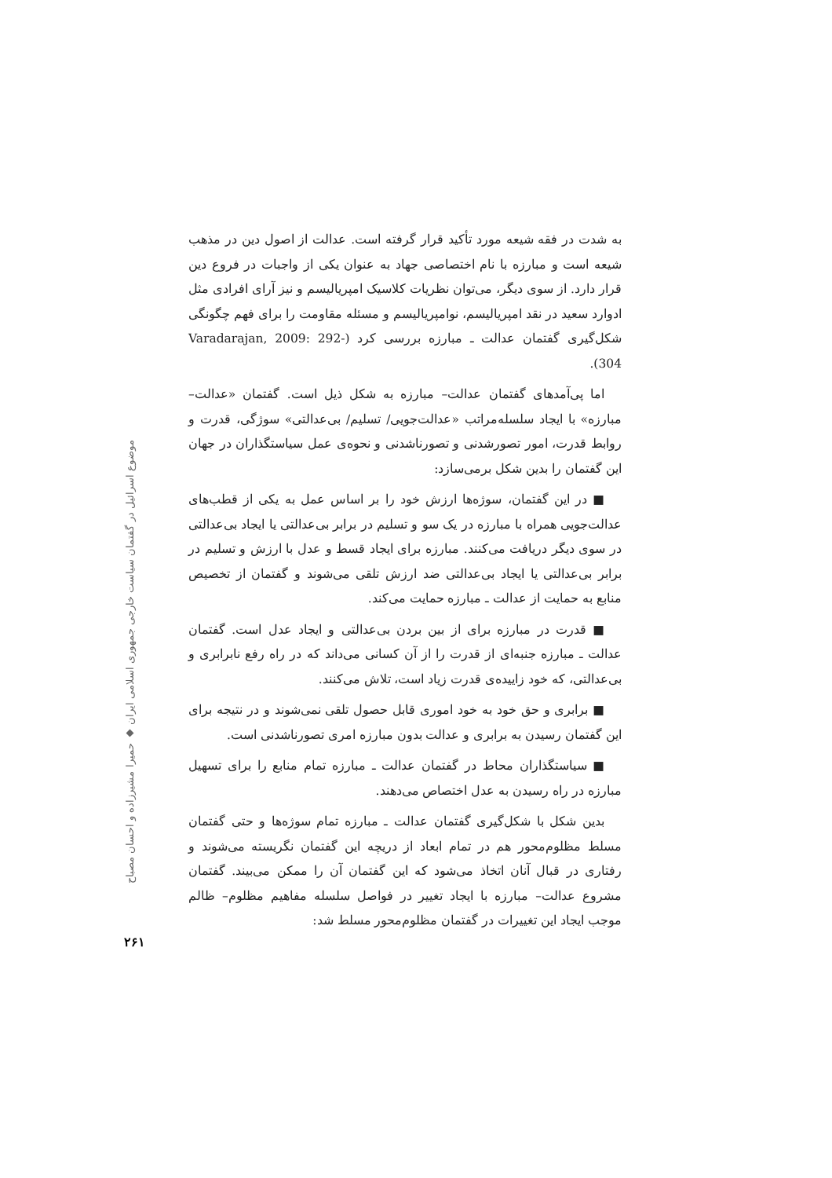موضوع اسرائیل در گفتمان سیاست خارجی جمهوری اسلامی ایران ◆ حمیرا مشیرزاده و احسان مصباح
به شدت در فقه شیعه مورد تأکید قرار گرفته است. عدالت از اصول دین در مذهب شیعه است و مبارزه با نام اختصاصی جهاد به عنوان یکی از واجبات در فروع دین قرار دارد. از سوی دیگر، می‌توان نظریات کلاسیک امپریالیسم و نیز آرای افرادی مثل ادوارد سعید در نقد امپریالیسم، نوامپریالیسم و مسئله مقاومت را برای فهم چگونگی شکل‌گیری گفتمان عدالت ـ مبارزه بررسی کرد (Varadarajan, 2009: 292- 304).
اما پی‌آمدهای گفتمان عدالت– مبارزه به شکل ذیل است. گفتمان «عدالت– مبارزه» با ایجاد سلسله‌مراتب «عدالت‌جویی/ تسلیم/ بی‌عدالتی» سوژگی، قدرت و روابط قدرت، امور تصورشدنی و تصورناشدنی و نحوه‌ی عمل سیاستگذاران در جهان این گفتمان را بدین شکل برمی‌سازد:
■ در این گفتمان، سوژه‌ها ارزش خود را بر اساس عمل به یکی از قطب‌های عدالت‌جویی همراه با مبارزه در یک سو و تسلیم در برابر بی‌عدالتی یا ایجاد بی‌عدالتی در سوی دیگر دریافت می‌کنند. مبارزه برای ایجاد قسط و عدل با ارزش و تسلیم در برابر بی‌عدالتی یا ایجاد بی‌عدالتی ضد ارزش تلقی می‌شوند و گفتمان از تخصیص منابع به حمایت از عدالت ـ مبارزه حمایت می‌کند.
■ قدرت در مبارزه برای از بین بردن بی‌عدالتی و ایجاد عدل است. گفتمان عدالت ـ مبارزه جنبه‌ای از قدرت را از آن کسانی می‌داند که در راه رفع نابرابری و بی‌عدالتی، که خود زاییده‌ی قدرت زیاد است، تلاش می‌کنند.
■ برابری و حق خود به خود اموری قابل حصول تلقی نمی‌شوند و در نتیجه برای این گفتمان رسیدن به برابری و عدالت بدون مبارزه امری تصورناشدنی است.
■ سیاستگذاران محاط در گفتمان عدالت ـ مبارزه تمام منابع را برای تسهیل مبارزه در راه رسیدن به عدل اختصاص می‌دهند.
بدین شکل با شکل‌گیری گفتمان عدالت ـ مبارزه تمام سوژه‌ها و حتی گفتمان مسلط مظلوم‌محور هم در تمام ابعاد از دریچه این گفتمان نگریسته می‌شوند و رفتاری در قبال آنان اتخاذ می‌شود که این گفتمان آن را ممکن می‌بیند. گفتمان مشروع عدالت– مبارزه با ایجاد تغییر در فواصل سلسله مفاهیم مظلوم– ظالم موجب ایجاد این تغییرات در گفتمان مظلوم‌محور مسلط شد:
۲۶۱